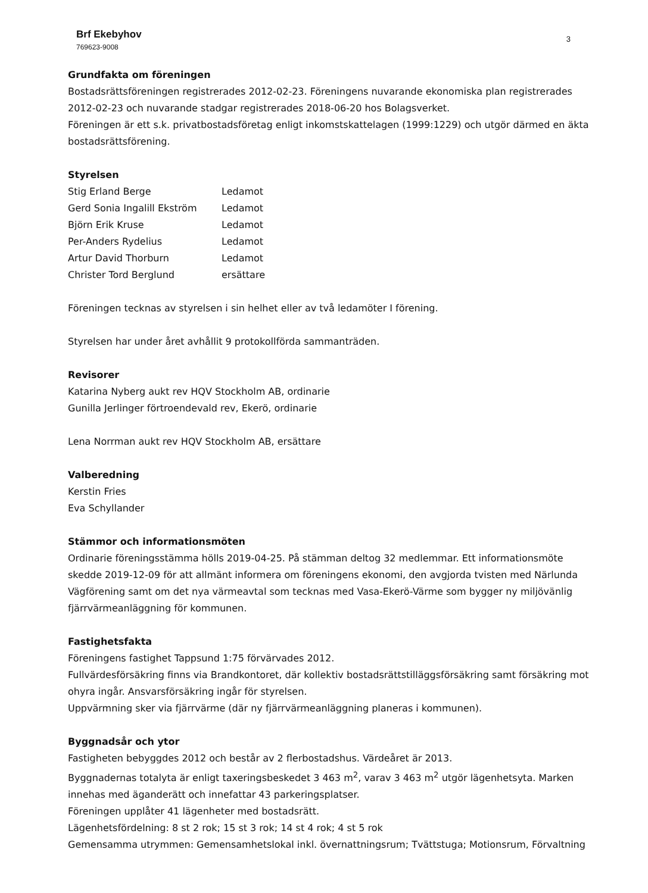3 Brf Ekebyhov
769623-9008
Grundfakta om föreningen
Bostadsrättsföreningen registrerades 2012-02-23. Föreningens nuvarande ekonomiska plan registrerades 2012-02-23 och nuvarande stadgar registrerades 2018-06-20 hos Bolagsverket.
Föreningen är ett s.k. privatbostadsföretag enligt inkomstskattelagen (1999:1229) och utgör därmed en äkta bostadsrättsförening.
Styrelsen
| Stig Erland Berge | Ledamot |
| Gerd Sonia Ingalill Ekström | Ledamot |
| Björn Erik Kruse | Ledamot |
| Per-Anders Rydelius | Ledamot |
| Artur David Thorburn | Ledamot |
| Christer Tord Berglund | ersättare |
Föreningen tecknas av styrelsen i sin helhet eller av två ledamöter I förening.
Styrelsen har under året avhållit 9 protokollförda sammanträden.
Revisorer
Katarina Nyberg aukt rev HQV Stockholm AB, ordinarie
Gunilla Jerlinger förtroendevald rev, Ekerö, ordinarie
Lena Norrman aukt rev HQV Stockholm AB, ersättare
Valberedning
Kerstin Fries
Eva Schyllander
Stämmor och informationsmöten
Ordinarie föreningsstämma hölls 2019-04-25. På stämman deltog 32 medlemmar. Ett informationsmöte skedde 2019-12-09 för att allmänt informera om föreningens ekonomi, den avgjorda tvisten med Närlunda Vägförening samt om det nya värmeavtal som tecknas med Vasa-Ekerö-Värme som bygger ny miljövänlig fjärrvärmeanläggning för kommunen.
Fastighetsfakta
Föreningens fastighet Tappsund 1:75 förvärvades 2012.
Fullvärdesförsäkring finns via Brandkontoret, där kollektiv bostadsrättstilläggsförsäkring samt försäkring mot ohyra ingår. Ansvarsförsäkring ingår för styrelsen.
Uppvärmning sker via fjärrvärme (där ny fjärrvärmeanläggning planeras i kommunen).
Byggnadsår och ytor
Fastigheten bebyggdes 2012 och består av 2 flerbostadshus. Värdeåret är 2013.
Byggnadernas totalyta är enligt taxeringsbeskedet 3 463 m<sup>2</sup>, varav 3 463 m<sup>2</sup> utgör lägenhetsyta. Marken innehas med äganderätt och innefattar 43 parkeringsplatser.
Föreningen upplåter 41 lägenheter med bostadsrätt.
Lägenhetsfördelning: 8 st 2 rok; 15 st 3 rok; 14 st 4 rok; 4 st 5 rok
Gemensamma utrymmen: Gemensamhetslokal inkl. övernattningsrum; Tvättstuga; Motionsrum, Förvaltning